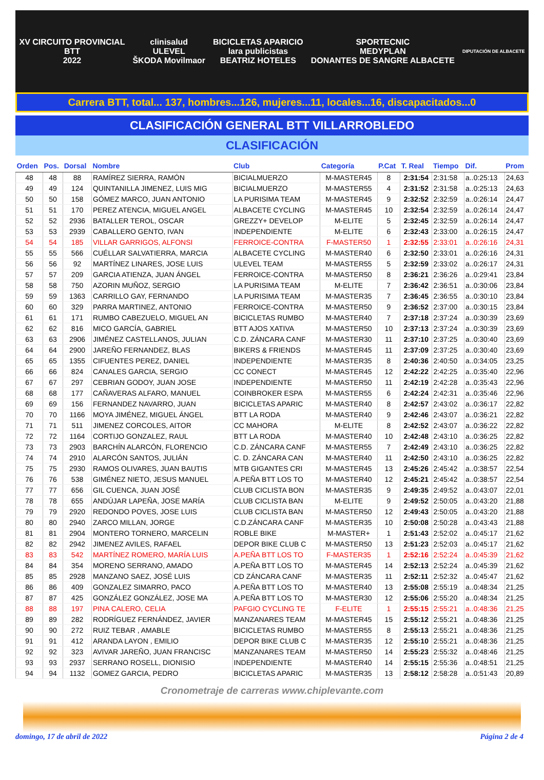XV CIRCUITO PROVINCIAL
BTT
2022
clinisalud
ULEVEL
ŠKODA Movilmaor
BICICLETAS APARICIO
lara publicistas
BEATRIZ HOTELES
SPORTECNIC
MEDYPLAN
DONANTES DE SANGRE ALBACETE
DIPUTACIÓN DE ALBACETE
Carrera BTT, total... 137, hombres...126, mujeres...11, locales...16, discapacitados...0
CLASIFICACIÓN GENERAL BTT VILLARROBLEDO
CLASIFICACIÓN
| Orden | Pos. | Dorsal | Nombre | Club | Categoría | P.Cat | T. Real | Tiempo | Dif. | Prom |
| --- | --- | --- | --- | --- | --- | --- | --- | --- | --- | --- |
| 48 | 48 | 88 | RAMÍREZ SIERRA, RAMÓN | BICIALMUERZO | M-MASTER45 | 8 | 2:31:54 | 2:31:58 | a..0:25:13 | 24,63 |
| 49 | 49 | 124 | QUINTANILLA JIMENEZ, LUIS MIG | BICIALMUERZO | M-MASTER55 | 4 | 2:31:52 | 2:31:58 | a..0:25:13 | 24,63 |
| 50 | 50 | 158 | GÓMEZ MARCO, JUAN ANTONIO | LA PURISIMA TEAM | M-MASTER45 | 9 | 2:32:52 | 2:32:59 | a..0:26:14 | 24,47 |
| 51 | 51 | 170 | PEREZ ATENCIA, MIGUEL ANGEL | ALBACETE CYCLING | M-MASTER45 | 10 | 2:32:54 | 2:32:59 | a..0:26:14 | 24,47 |
| 52 | 52 | 2936 | BATALLER TEROL, OSCAR | GREZZY+ DEVELOP | M-ELITE | 5 | 2:32:45 | 2:32:59 | a..0:26:14 | 24,47 |
| 53 | 53 | 2939 | CABALLERO GENTO, IVAN | INDEPENDIENTE | M-ELITE | 6 | 2:32:43 | 2:33:00 | a..0:26:15 | 24,47 |
| 54 | 54 | 185 | VILLAR GARRIGOS, ALFONSI | FERROICE-CONTRA | F-MASTER50 | 1 | 2:32:55 | 2:33:01 | a..0:26:16 | 24,31 |
| 55 | 55 | 566 | CUÉLLAR SALVATIERRA, MARCIA | ALBACETE CYCLING | M-MASTER40 | 6 | 2:32:50 | 2:33:01 | a..0:26:16 | 24,31 |
| 56 | 56 | 92 | MARTÍNEZ LINARES, JOSE LUIS | ULEVEL TEAM | M-MASTER55 | 5 | 2:32:59 | 2:33:02 | a..0:26:17 | 24,31 |
| 57 | 57 | 209 | GARCIA ATIENZA, JUAN ÁNGEL | FERROICE-CONTRA | M-MASTER50 | 8 | 2:36:21 | 2:36:26 | a..0:29:41 | 23,84 |
| 58 | 58 | 750 | AZORIN MUÑOZ, SERGIO | LA PURISIMA TEAM | M-ELITE | 7 | 2:36:42 | 2:36:51 | a..0:30:06 | 23,84 |
| 59 | 59 | 1363 | CARRILLO GAY, FERNANDO | LA PURISIMA TEAM | M-MASTER35 | 7 | 2:36:45 | 2:36:55 | a..0:30:10 | 23,84 |
| 60 | 60 | 329 | PARRA MARTINEZ, ANTONIO | FERROICE-CONTRA | M-MASTER50 | 9 | 2:36:52 | 2:37:00 | a..0:30:15 | 23,84 |
| 61 | 61 | 171 | RUMBO CABEZUELO, MIGUEL AN | BICICLETAS RUMBO | M-MASTER40 | 7 | 2:37:18 | 2:37:24 | a..0:30:39 | 23,69 |
| 62 | 62 | 816 | MICO GARCÍA, GABRIEL | BTT AJOS XATIVA | M-MASTER50 | 10 | 2:37:13 | 2:37:24 | a..0:30:39 | 23,69 |
| 63 | 63 | 2906 | JIMÉNEZ CASTELLANOS, JULIAN | C.D. ZÁNCARA CANF | M-MASTER30 | 11 | 2:37:10 | 2:37:25 | a..0:30:40 | 23,69 |
| 64 | 64 | 2900 | JAREÑO FERNANDEZ, BLAS | BIKERS & FRIENDS | M-MASTER45 | 11 | 2:37:09 | 2:37:25 | a..0:30:40 | 23,69 |
| 65 | 65 | 1355 | CIFUENTES PEREZ, DANIEL | INDEPENDIENTE | M-MASTER35 | 8 | 2:40:36 | 2:40:50 | a..0:34:05 | 23,25 |
| 66 | 66 | 824 | CANALES GARCIA, SERGIO | CC CONECT | M-MASTER45 | 12 | 2:42:22 | 2:42:25 | a..0:35:40 | 22,96 |
| 67 | 67 | 297 | CEBRIAN GODOY, JUAN JOSE | INDEPENDIENTE | M-MASTER50 | 11 | 2:42:19 | 2:42:28 | a..0:35:43 | 22,96 |
| 68 | 68 | 177 | CAÑAVERAS ALFARO, MANUEL | COINBROKER ESPA | M-MASTER55 | 6 | 2:42:24 | 2:42:31 | a..0:35:46 | 22,96 |
| 69 | 69 | 156 | FERNANDEZ NAVARRO, JUAN | BICICLETAS APARIC | M-MASTER40 | 8 | 2:42:57 | 2:43:02 | a..0:36:17 | 22,82 |
| 70 | 70 | 1166 | MOYA JIMÉNEZ, MIGUEL ÁNGEL | BTT LA RODA | M-MASTER40 | 9 | 2:42:46 | 2:43:07 | a..0:36:21 | 22,82 |
| 71 | 71 | 511 | JIMENEZ CORCOLES, AITOR | CC MAHORA | M-ELITE | 8 | 2:42:52 | 2:43:07 | a..0:36:22 | 22,82 |
| 72 | 72 | 1164 | CORTIJO GONZALEZ, RAUL | BTT LA RODA | M-MASTER40 | 10 | 2:42:48 | 2:43:10 | a..0:36:25 | 22,82 |
| 73 | 73 | 2903 | BARCHÍN ALARCÓN, FLORENCIO | C.D. ZÁNCARA CANF | M-MASTER55 | 7 | 2:42:49 | 2:43:10 | a..0:36:25 | 22,82 |
| 74 | 74 | 2910 | ALARCÓN SANTOS, JULIÁN | C. D. ZÁNCARA CAN | M-MASTER40 | 11 | 2:42:50 | 2:43:10 | a..0:36:25 | 22,82 |
| 75 | 75 | 2930 | RAMOS OLIVARES, JUAN BAUTIS | MTB GIGANTES CRI | M-MASTER45 | 13 | 2:45:26 | 2:45:42 | a..0:38:57 | 22,54 |
| 76 | 76 | 538 | GIMÉNEZ NIETO, JESUS MANUEL | A.PEÑA BTT LOS TO | M-MASTER40 | 12 | 2:45:21 | 2:45:42 | a..0:38:57 | 22,54 |
| 77 | 77 | 656 | GIL CUENCA, JUAN JOSÉ | CLUB CICLISTA BON | M-MASTER35 | 9 | 2:49:35 | 2:49:52 | a..0:43:07 | 22,01 |
| 78 | 78 | 655 | ANDÚJAR LAPEÑA, JOSE MARÍA | CLUB CICLISTA BAN | M-ELITE | 9 | 2:49:52 | 2:50:05 | a..0:43:20 | 21,88 |
| 79 | 79 | 2920 | REDONDO POVES, JOSE LUIS | CLUB CICLISTA BAN | M-MASTER50 | 12 | 2:49:43 | 2:50:05 | a..0:43:20 | 21,88 |
| 80 | 80 | 2940 | ZARCO MILLAN, JORGE | C.D.ZÁNCARA CANF | M-MASTER35 | 10 | 2:50:08 | 2:50:28 | a..0:43:43 | 21,88 |
| 81 | 81 | 2904 | MONTERO TORNERO, MARCELIN | ROBLE BIKE | M-MASTER+ | 1 | 2:51:43 | 2:52:02 | a..0:45:17 | 21,62 |
| 82 | 82 | 2942 | JIMENEZ AVILES, RAFAEL | DEPOR BIKE CLUB C | M-MASTER50 | 13 | 2:51:23 | 2:52:03 | a..0:45:17 | 21,62 |
| 83 | 83 | 542 | MARTÍNEZ ROMERO, MARÍA LUIS | A.PEÑA BTT LOS TO | F-MASTER35 | 1 | 2:52:16 | 2:52:24 | a..0:45:39 | 21,62 |
| 84 | 84 | 354 | MORENO SERRANO, AMADO | A.PEÑA BTT LOS TO | M-MASTER45 | 14 | 2:52:13 | 2:52:24 | a..0:45:39 | 21,62 |
| 85 | 85 | 2928 | MANZANO SAEZ, JOSÉ LUIS | CD ZÁNCARA CANF | M-MASTER35 | 11 | 2:52:11 | 2:52:32 | a..0:45:47 | 21,62 |
| 86 | 86 | 409 | GONZALEZ SIMARRO, PACO | A.PEÑA BTT LOS TO | M-MASTER40 | 13 | 2:55:08 | 2:55:19 | a..0:48:34 | 21,25 |
| 87 | 87 | 425 | GONZÁLEZ GONZÁLEZ, JOSE MA | A.PEÑA BTT LOS TO | M-MASTER30 | 12 | 2:55:06 | 2:55:20 | a..0:48:34 | 21,25 |
| 88 | 88 | 197 | PINA CALERO, CELIA | PAFGIO CYCLING TE | F-ELITE | 1 | 2:55:15 | 2:55:21 | a..0:48:36 | 21,25 |
| 89 | 89 | 282 | RODRÍGUEZ FERNÁNDEZ, JAVIER | MANZANARES TEAM | M-MASTER45 | 15 | 2:55:12 | 2:55:21 | a..0:48:36 | 21,25 |
| 90 | 90 | 272 | RUIZ TEBAR , AMABLE | BICICLETAS RUMBO | M-MASTER55 | 8 | 2:55:13 | 2:55:21 | a..0:48:36 | 21,25 |
| 91 | 91 | 412 | ARANDA LAYON , EMILIO | DEPOR BIKE CLUB C | M-MASTER35 | 12 | 2:55:10 | 2:55:21 | a..0:48:36 | 21,25 |
| 92 | 92 | 323 | AVIVAR JAREÑO, JUAN FRANCISC | MANZANARES TEAM | M-MASTER50 | 14 | 2:55:23 | 2:55:32 | a..0:48:46 | 21,25 |
| 93 | 93 | 2937 | SERRANO ROSELL, DIONISIO | INDEPENDIENTE | M-MASTER40 | 14 | 2:55:15 | 2:55:36 | a..0:48:51 | 21,25 |
| 94 | 94 | 1132 | GOMEZ GARCIA, PEDRO | BICICLETAS APARIC | M-MASTER35 | 13 | 2:58:12 | 2:58:28 | a..0:51:43 | 20,89 |
Cronometraje de carreras www.chiplevante.com
domingo, 17 de abril de 2022 Página 2 de 4